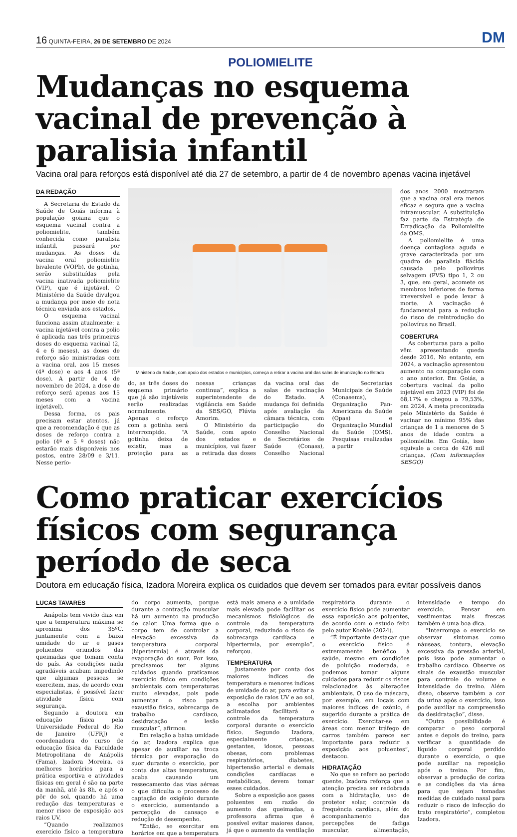16 QUINTA-FEIRA, 26 DE SETEMBRO DE 2024
DM
POLIOMIELITE
Mudanças no esquema vacinal de prevenção à paralisia infantil
Vacina oral para reforços está disponível até dia 27 de setembro, a partir de 4 de novembro apenas vacina injetável
DA REDAÇÃO
A Secretaria de Estado da Saúde de Goiás informa à população goiana que o esquema vacinal contra a poliomielite, também conhecida como paralisia infantil, passará por mudanças. As doses da vacina oral poliomielite bivalente (VOPb), de gotinha, serão substituídas pela vacina inativada poliomielite (VIP), que é injetável. O Ministério da Saúde divulgou a mudança por meio de nota técnica enviada aos estados.
O esquema vacinal funciona assim atualmente: a vacina injetável contra a polio é aplicada nas três primeiras doses do esquema vacinal (2, 4 e 6 meses), as doses de reforço são ministradas com a vacina oral, aos 15 meses (4ª dose) e aos 4 anos (5ª dose). A partir de 4 de novembro de 2024, a dose de reforço será apenas aos 15 meses com a vacina injetável).
Dessa forma, os pais precisam estar atentos, já que a recomendação é que as doses de reforço contra a polio (4ª e 5 ª doses) não estarão mais disponíveis nos postos, entre 28/09 e 3/11. Nesse perío-
Ministério da Saúde, com apoio dos estados e municípios, começa a retirar a vacina oral das salas de imunização no Estado
do, as três doses do esquema primário que já são injetáveis serão realizadas normalmente. Apenas o reforço com a gotinha será interrompido. “A gotinha deixa de existir, mas a proteção para as nossas crianças continua”, explica a superintendente de vigilância em Saúde da SES/GO, Flúvia Amorim.
O Ministério da Saúde, com apoio dos estados e municípios, vai fazer a retirada das doses da vacina oral das salas de vacinação do Estado. A mudança foi definida após avaliação da câmara técnica, com participação do Conselho Nacional de Secretários de Saúde (Conass), Conselho Nacional de Secretarias Municipais de Saúde (Conasems), Organização Pan-Americana da Saúde (Opas) e Organização Mundial da Saúde (OMS). Pesquisas realizadas a partir
dos anos 2000 mostraram que a vacina oral era menos eficaz e segura que a vacina intramuscular. A substituição faz parte da Estratégia de Erradicação da Poliomielite da OMS.
A poliomielite é uma doença contagiosa aguda e grave caracterizada por um quadro de paralisia flácida causada pelo poliovírus selvagem (PVS) tipo 1, 2 ou 3, que, em geral, acomete os membros inferiores de forma irreversível e pode levar à morte. A vacinação é fundamental para a redução do risco de reintrodução do poliovírus no Brasil.
COBERTURA
As coberturas para a polio vêm apresentando queda desde 2016. No entanto, em 2024, a vacinação apresentou aumento na comparação com o ano anterior. Em Goiás, a cobertura vacinal da polio injetável em 2023 (VIP) foi de 68,17% e chegou a 79,53%, em 2024. A meta preconizada pelo Ministério da Saúde é vacinar no mínimo 95% das crianças de 1 a menores de 5 anos de idade contra a poliomielite. Em Goiás, isso equivale a cerca de 426 mil crianças. (Com informações SESGO)
Como praticar exercícios físicos com segurança período de seca
Doutora em educação física, Izadora Moreira explica os cuidados que devem ser tomados para evitar possíveis danos
LUCAS TAVARES
Anápolis tem vivido dias em que a temperatura máxima se aproxima dos 35ºC, juntamente com a baixa umidade do ar e gases poluentes oriundos das queimadas que tomam conta do país. As condições nada agradáveis acabam impedindo que algumas pessoas se exercitem, mas, de acordo com especialistas, é possível fazer atividade física com segurança.
Segundo a doutora em educação física pela Universidade Federal do Rio de Janeiro (UFRJ) e coordenadora do curso de educação física da Faculdade Metropolitana de Anápolis (Fama), Izadora Moreira, os melhores horários para a prática esportiva e atividades físicas em geral é são na parte da manhã, até às 8h, e após o pôr do sol, quando há uma redução das temperaturas e menor risco de exposição aos raios UV.
“Quando realizamos exercício físico a temperatura do corpo aumenta, porque durante a contração muscular há um aumento na produção de calor. Uma forma que o corpo tem de controlar a elevação excessiva da temperatura corporal (hipertermia) é através da evaporação do suor. Por isso, precisamos ter alguns cuidados quando praticamos exercício físico em condições ambientais com temperaturas muito elevadas, pois pode aumentar o risco para exaustão física, sobrecarga de trabalho cardíaco, desidratação e lesão muscular”, afirmou.
Em relação a baixa umidade do ar, Izadora explica que apesar de auxiliar na troca térmica por evaporação do suor durante o exercício, por conta das altas temperaturas, acaba causando um ressecamento das vias aéreas o que dificulta o processo de captação de oxigênio durante o exercício, aumentando a percepção de cansaço e redução de desempenho.
“Então, se exercitar em horários em que a temperatura está mais amena e a umidade mais elevada pode facilitar os mecanismos fisiológicos de controle da temperatura corporal, reduzindo o risco de sobrecarga cardíaca e hipertermia, por exemplo”, reforçou.
TEMPERATURA
Justamente por conta dos maiores índices de temperatura e menores índices de umidade do ar, para evitar a exposição de raios UV e ao sol, a escolha por ambientes aclimatados facilitará o controle da temperatura corporal durante o exercício físico. Segundo Izadora, especialmente crianças, gestantes, idosos, pessoas obesas, com problemas respiratórios, diabetes, hipertensão arterial e demais condições cardíacas e metabólicas, devem tomar esses cuidados.
Sobre a exposição aos gases poluentes em razão do aumento das queimadas, a professora afirma que é possível evitar maiores danos, já que o aumento da ventilação respiratória durante o exercício físico pode aumentar essa exposição aos poluentes, de acordo com o estudo feito pelo autor Koehle (2024).
“É importante destacar que o exercício físico é extremamente benéfico à saúde, mesmo em condições de poluição moderada, e podemos tomar alguns cuidados para reduzir os riscos relacionados às alterações ambientais. O uso de máscara, por exemplo, em locais com maiores índices de ozônio, é sugerido durante a prática de exercício. Exercitar-se em áreas com menor tráfego de carros também parece ser importante para reduzir a exposição aos poluentes”, destacou.
HIDRATAÇÃO
No que se refere ao período quente, Izadora reforça que a atenção precisa ser redobrada com a hidratação, uso de protetor solar, controle da frequência cardíaca, além do acompanhamento das percepções de fadiga muscular, alimentação, intensidade e tempo do exercício. Pensar em vestimentas mais frescas também é uma boa dica.
“Interrompa o exercício se observar sintomas como náuseas, tontura, elevação excessiva da pressão arterial, pois isso pode aumentar o trabalho cardíaco. Observe os sinais de exaustão muscular para controle do volume e intensidade do treino. Além disso, observe também a cor da urina após o exercício, isso pode auxiliar na compreensão da desidratação”, disse.
“Outra possibilidade é comparar o peso corporal antes e depois do treino, para verificar a quantidade de líquido corporal perdido durante o exercício, o que pode auxiliar na reposição após o treino. Por fim, observar a produção de coriza e as condições da via área para que sejam tomadas medidas de cuidado nasal para reduzir o risco de infecção do trato respiratório”, completou Izadora.